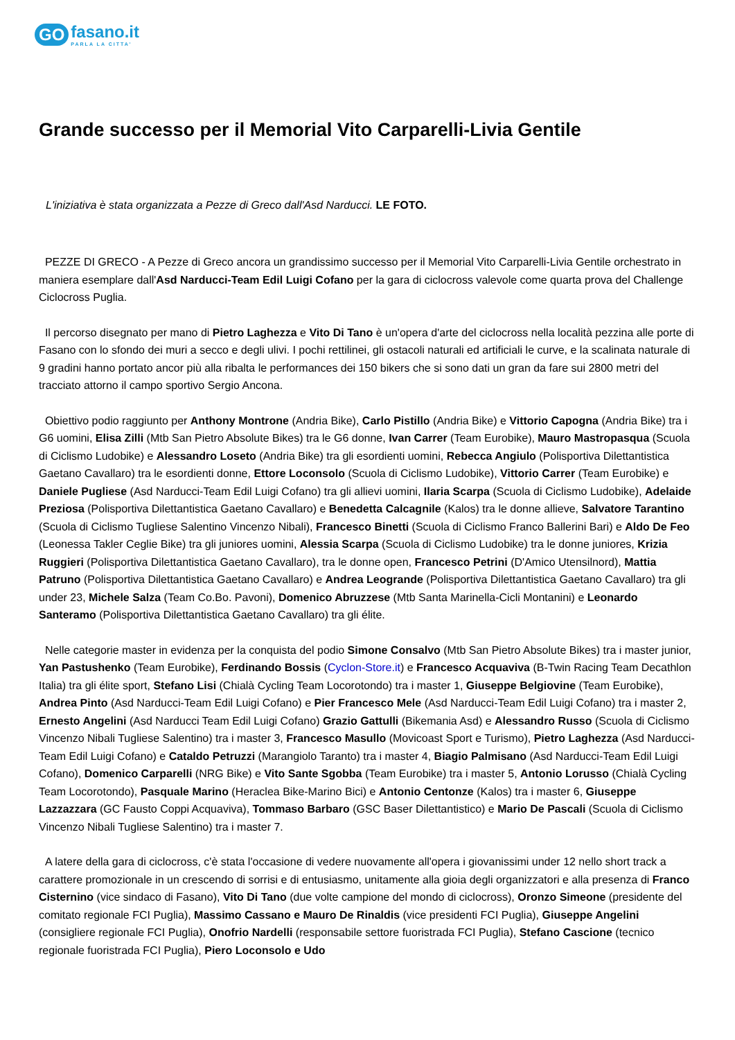GO fasano.it
PARLA LA CITTA'
Grande successo per il Memorial Vito Carparelli-Livia Gentile
L'iniziativa è stata organizzata a Pezze di Greco dall'Asd Narducci. LE FOTO.
PEZZE DI GRECO - A Pezze di Greco ancora un grandissimo successo per il Memorial Vito Carparelli-Livia Gentile orchestrato in maniera esemplare dall'Asd Narducci-Team Edil Luigi Cofano per la gara di ciclocross valevole come quarta prova del Challenge Ciclocross Puglia.
Il percorso disegnato per mano di Pietro Laghezza e Vito Di Tano è un'opera d'arte del ciclocross nella località pezzina alle porte di Fasano con lo sfondo dei muri a secco e degli ulivi. I pochi rettilinei, gli ostacoli naturali ed artificiali le curve, e la scalinata naturale di 9 gradini hanno portato ancor più alla ribalta le performances dei 150 bikers che si sono dati un gran da fare sui 2800 metri del tracciato attorno il campo sportivo Sergio Ancona.
Obiettivo podio raggiunto per Anthony Montrone (Andria Bike), Carlo Pistillo (Andria Bike) e Vittorio Capogna (Andria Bike) tra i G6 uomini, Elisa Zilli (Mtb San Pietro Absolute Bikes) tra le G6 donne, Ivan Carrer (Team Eurobike), Mauro Mastropasqua (Scuola di Ciclismo Ludobike) e Alessandro Loseto (Andria Bike) tra gli esordienti uomini, Rebecca Angiulo (Polisportiva Dilettantistica Gaetano Cavallaro) tra le esordienti donne, Ettore Loconsolo (Scuola di Ciclismo Ludobike), Vittorio Carrer (Team Eurobike) e Daniele Pugliese (Asd Narducci-Team Edil Luigi Cofano) tra gli allievi uomini, Ilaria Scarpa (Scuola di Ciclismo Ludobike), Adelaide Preziosa (Polisportiva Dilettantistica Gaetano Cavallaro) e Benedetta Calcagnile (Kalos) tra le donne allieve, Salvatore Tarantino (Scuola di Ciclismo Tugliese Salentino Vincenzo Nibali), Francesco Binetti (Scuola di Ciclismo Franco Ballerini Bari) e Aldo De Feo (Leonessa Takler Ceglie Bike) tra gli juniores uomini, Alessia Scarpa (Scuola di Ciclismo Ludobike) tra le donne juniores, Krizia Ruggieri (Polisportiva Dilettantistica Gaetano Cavallaro), tra le donne open, Francesco Petrini (D'Amico Utensilnord), Mattia Patruno (Polisportiva Dilettantistica Gaetano Cavallaro) e Andrea Leogrande (Polisportiva Dilettantistica Gaetano Cavallaro) tra gli under 23, Michele Salza (Team Co.Bo. Pavoni), Domenico Abruzzese (Mtb Santa Marinella-Cicli Montanini) e Leonardo Santeramo (Polisportiva Dilettantistica Gaetano Cavallaro) tra gli élite.
Nelle categorie master in evidenza per la conquista del podio Simone Consalvo (Mtb San Pietro Absolute Bikes) tra i master junior, Yan Pastushenko (Team Eurobike), Ferdinando Bossis (Cyclon-Store.it) e Francesco Acquaviva (B-Twin Racing Team Decathlon Italia) tra gli élite sport, Stefano Lisi (Chialà Cycling Team Locorotondo) tra i master 1, Giuseppe Belgiovine (Team Eurobike), Andrea Pinto (Asd Narducci-Team Edil Luigi Cofano) e Pier Francesco Mele (Asd Narducci-Team Edil Luigi Cofano) tra i master 2, Ernesto Angelini (Asd Narducci Team Edil Luigi Cofano) Grazio Gattulli (Bikemania Asd) e Alessandro Russo (Scuola di Ciclismo Vincenzo Nibali Tugliese Salentino) tra i master 3, Francesco Masullo (Movicoast Sport e Turismo), Pietro Laghezza (Asd Narducci-Team Edil Luigi Cofano) e Cataldo Petruzzi (Marangiolo Taranto) tra i master 4, Biagio Palmisano (Asd Narducci-Team Edil Luigi Cofano), Domenico Carparelli (NRG Bike) e Vito Sante Sgobba (Team Eurobike) tra i master 5, Antonio Lorusso (Chialà Cycling Team Locorotondo), Pasquale Marino (Heraclea Bike-Marino Bici) e Antonio Centonze (Kalos) tra i master 6, Giuseppe Lazzazzara (GC Fausto Coppi Acquaviva), Tommaso Barbaro (GSC Baser Dilettantistico) e Mario De Pascali (Scuola di Ciclismo Vincenzo Nibali Tugliese Salentino) tra i master 7.
A latere della gara di ciclocross, c'è stata l'occasione di vedere nuovamente all'opera i giovanissimi under 12 nello short track a carattere promozionale in un crescendo di sorrisi e di entusiasmo, unitamente alla gioia degli organizzatori e alla presenza di Franco Cisternino (vice sindaco di Fasano), Vito Di Tano (due volte campione del mondo di ciclocross), Oronzo Simeone (presidente del comitato regionale FCI Puglia), Massimo Cassano e Mauro De Rinaldis (vice presidenti FCI Puglia), Giuseppe Angelini (consigliere regionale FCI Puglia), Onofrio Nardelli (responsabile settore fuoristrada FCI Puglia), Stefano Cascione (tecnico regionale fuoristrada FCI Puglia), Piero Loconsolo e Udo